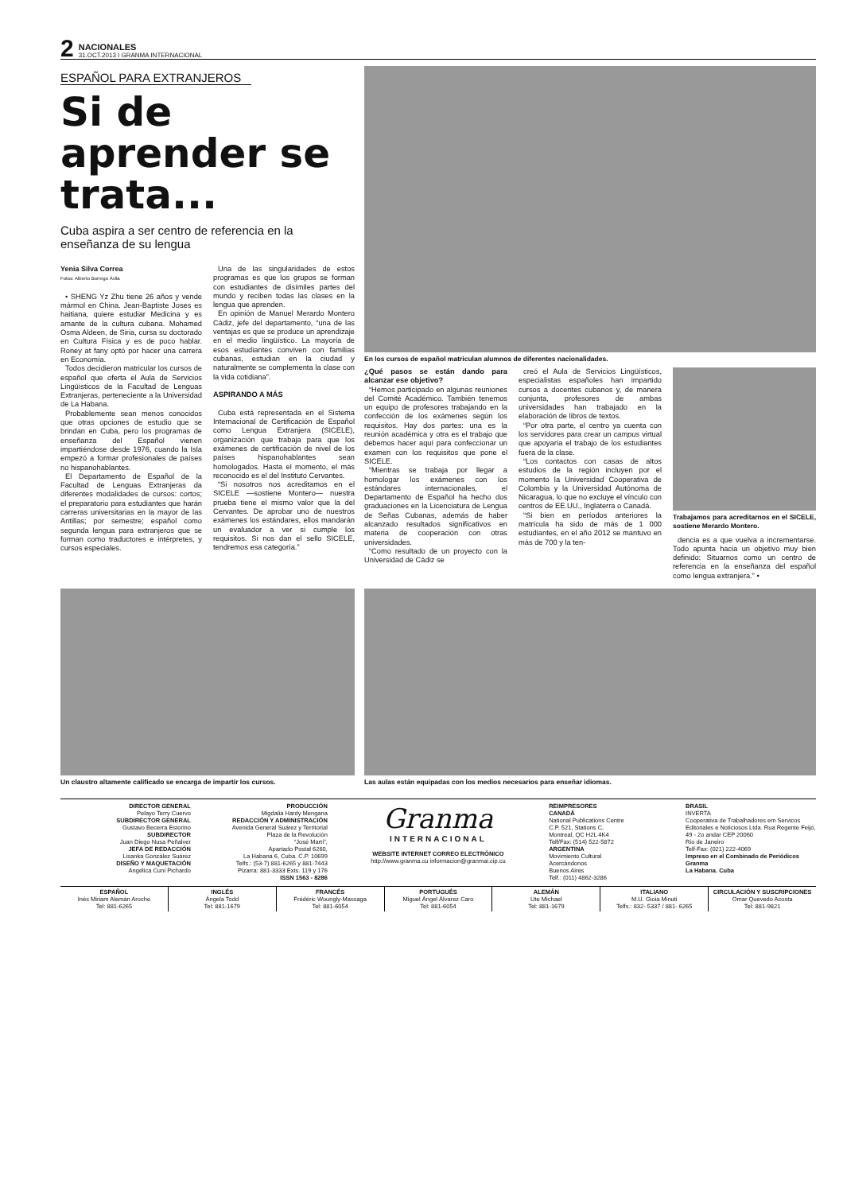2
NACIONALES
31.OCT.2013 I GRANMA INTERNACIONAL
ESPAÑOL PARA EXTRANJEROS
Si de aprender se trata...
Cuba aspira a ser centro de referencia en la enseñanza de su lengua
Yenia Silva Correa
Fotos: Alberto Borrego Ávila
• SHENG Yz Zhu tiene 26 años y vende mármol en China. Jean-Baptiste Joses es haitiana, quiere estudiar Medicina y es amante de la cultura cubana. Mohamed Osma Aldeen, de Siria, cursa su doctorado en Cultura Física y es de poco hablar. Roney at fany optó por hacer una carrera en Economía.
Todos decidieron matricular los cursos de español que oferta el Aula de Servicios Lingüísticos de la Facultad de Lenguas Extranjeras, perteneciente a la Universidad de La Habana.
Probablemente sean menos conocidos que otras opciones de estudio que se brindan en Cuba, pero los programas de enseñanza del Español vienen impartiéndose desde 1976, cuando la Isla empezó a formar profesionales de países no hispanohablantes.
El Departamento de Español de la Facultad de Lenguas Extranjeras da diferentes modalidades de cursos: cortos; el preparatorio para estudiantes que harán carreras universitarias en la mayor de las Antillas; por semestre; español como segunda lengua para extranjeros que se forman como traductores e intérpretes, y cursos especiales.
Una de las singularidades de estos programas es que los grupos se forman con estudiantes de disímiles partes del mundo y reciben todas las clases en la lengua que aprenden.
En opinión de Manuel Merardo Montero Cádiz, jefe del departamento, “una de las ventajas es que se produce un aprendizaje en el medio lingüístico. La mayoría de esos estudiantes conviven con familias cubanas, estudian en la ciudad y naturalmente se complementa la clase con la vida cotidiana”.
ASPIRANDO A MÁS
Cuba está representada en el Sistema Internacional de Certificación de Español como Lengua Extranjera (SICELE), organización que trabaja para que los exámenes de certificación de nivel de los países hispanohablantes sean homologados. Hasta el momento, el más reconocido es el del Instituto Cervantes.
“Si nosotros nos acreditamos en el SICELE —sostiene Montero— nuestra prueba tiene el mismo valor que la del Cervantes. De aprobar uno de nuestros exámenes los estándares, ellos mandarán un evaluador a ver si cumple los requisitos. Si nos dan el sello SICELE, tendremos esa categoría.”
En los cursos de español matriculan alumnos de diferentes nacionalidades.
¿Qué pasos se están dando para alcanzar ese objetivo?
“Hemos participado en algunas reuniones del Comité Académico. También tenemos un equipo de profesores trabajando en la confección de los exámenes según los requisitos. Hay dos partes: una es la reunión académica y otra es el trabajo que debemos hacer aquí para confeccionar un examen con los requisitos que pone el SICELE.
“Mientras se trabaja por llegar a homologar los exámenes con los estándares internacionales, el Departamento de Español ha hecho dos graduaciones en la Licenciatura de Lengua de Señas Cubanas, además de haber alcanzado resultados significativos en materia de cooperación con otras universidades.
“Como resultado de un proyecto con la Universidad de Cádiz se
creó el Aula de Servicios Lingüísticos, especialistas españoles han impartido cursos a docentes cubanos y, de manera conjunta, profesores de ambas universidades han trabajado en la elaboración de libros de textos.
“Por otra parte, el centro ya cuenta con los servidores para crear un campus virtual que apoyaría el trabajo de los estudiantes fuera de la clase.
“Los contactos con casas de altos estudios de la región incluyen por el momento la Universidad Cooperativa de Colombia y la Universidad Autónoma de Nicaragua, lo que no excluye el vínculo con centros de EE.UU., Inglaterra o Canadá.
“Si bien en períodos anteriores la matrícula ha sido de más de 1 000 estudiantes, en el año 2012 se mantuvo en más de 700 y la ten-
Trabajamos para acreditarnos en el SICELE, sostiene Merardo Montero.
dencia es a que vuelva a incrementarse. Todo apunta hacia un objetivo muy bien definido: Situarnos como un centro de referencia en la enseñanza del español como lengua extranjera.” •
Un claustro altamente calificado se encarga de impartir los cursos.
Las aulas están equipadas con los medios necesarios para enseñar idiomas.
DIRECTOR GENERAL
Pelayo Terry Cuervo
SUBDIRECTOR GENERAL
Gustavo Becerra Estorino
SUBDIRECTOR
Juan Diego Nusa Peñalver
JEFA DE REDACCIÓN
Lisanka González Suárez
DISEÑO Y MAQUETACIÓN
Angélica Cuní Pichardo
PRODUCCIÓN
Migdalia Hardy Mengana
REDACCIÓN Y ADMINISTRACIÓN
Avenida General Suárez y Territorial
Plaza de la Revolución
“José Martí”,
Apartado Postal 6260,
La Habana 6, Cuba. C.P. 10699
Telfs.: (53-7) 881-6265 y 881-7443
Pizarra: 881-3333 Exts. 119 y 176
ISSN 1563 - 8286
Granma
INTERNACIONAL
WEBSITE INTERNET CORREO ELECTRÓNICO
http://www.granma.cu informacion@granmai.cip.cu
REIMPRESORES
CANADÁ
National Publications Centre
C.P. 521, Stations C,
Montreal, QC H2L 4K4
Telf/Fax: (514) 522-5872
ARGENTINA
Movimiento Cultural
Acercándonos
Buenos Aires
Telf.: (011) 4862-3286
BRASIL
INVERTA
Cooperativa de Trabalhadores em Servicos Editoriales e Noticiosos Ltda. Rua Regente Feijó, 49 - 2o andar CEP 20060
Rio de Janeiro
Telf-Fax: (021) 222-4069
Impreso en el Combinado de Periódicos Granma
La Habana. Cuba
ESPAÑOL
Inés Miriam Alemán Aroche
Tel: 881-6265
INGLÉS
Ángela Todd
Tel: 881-1679
FRANCÉS
Frédéric Woungly-Massaga
Tel: 881-6054
PORTUGUÉS
Miguel Ángel Álvarez Caro
Tel: 881-6054
ALEMÁN
Ute Michael
Tel: 881-1679
ITALIANO
M.U. Gioia Minuti
Telfs.: 832- 5337 / 881- 6265
CIRCULACIÓN Y SUSCRIPCIONES
Omar Quevedo Acosta
Tel: 881-9821